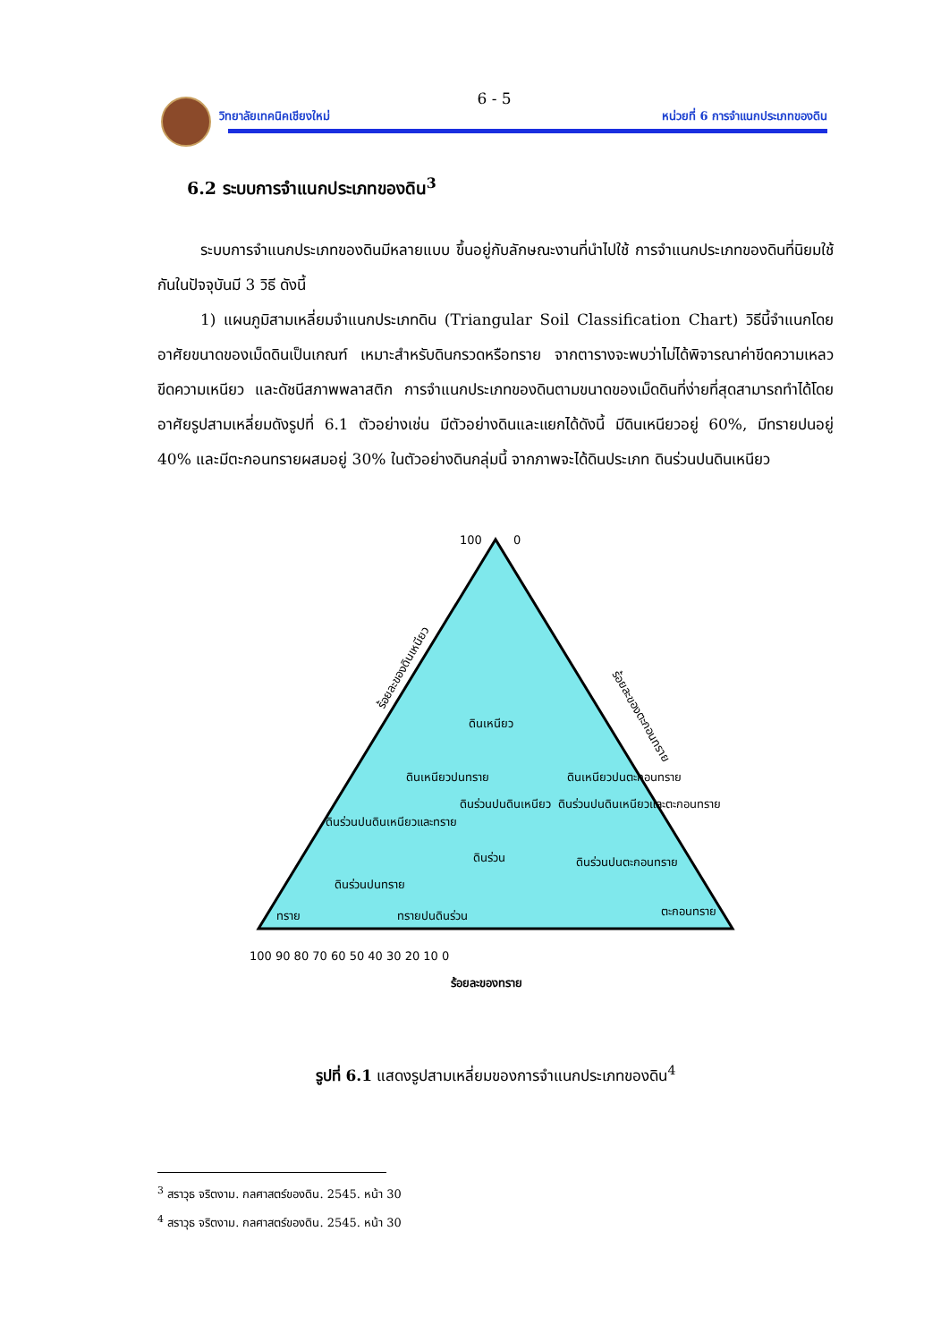6 - 5
วิทยาลัยเทคนิคเชียงใหม่ หน่วยที่ 6 การจำแนกประเภทของดิน
6.2 ระบบการจำแนกประเภทของดิน<sup>3</sup>
ระบบการจำแนกประเภทของดินมีหลายแบบ ขึ้นอยู่กับลักษณะงานที่นำไปใช้ การจำแนกประเภทของดินที่นิยมใช้กันในปัจจุบันมี 3 วิธี ดังนี้
1) แผนภูมิสามเหลี่ยมจำแนกประเภทดิน (Triangular Soil Classification Chart) วิธีนี้จำแนกโดยอาศัยขนาดของเม็ดดินเป็นเกณฑ์ เหมาะสำหรับดินกรวดหรือทราย จากตารางจะพบว่าไม่ได้พิจารณาค่าขีดความเหลว ขีดความเหนียว และดัชนีสภาพพลาสติก การจำแนกประเภทของดินตามขนาดของเม็ดดินที่ง่ายที่สุดสามารถทำได้โดยอาศัยรูปสามเหลี่ยมดังรูปที่ 6.1 ตัวอย่างเช่น มีตัวอย่างดินและแยกได้ดังนี้ มีดินเหนียวอยู่ 60%, มีทรายปนอยู่ 40% และมีตะกอนทรายผสมอยู่ 30% ในตัวอย่างดินกลุ่มนี้ จากภาพจะได้ดินประเภท ดินร่วนปนดินเหนียว
100
0
ร้อยละของดินเหนียว
ร้อยละของตะกอนทราย
ดินเหนียว
ดินเหนียวปนทราย
ดินร่วนปนดินเหนียว
ดินเหนียวปนตะกอนทราย
ดินร่วนปนดินเหนียวและตะกอนทราย
ดินร่วนปนดินเหนียวและทราย
ดินร่วน
ดินร่วนปนตะกอนทราย
ดินร่วนปนทราย
ทราย
ทรายปนดินร่วน
ตะกอนทราย
100 90 80 70 60 50 40 30 20 10 0
ร้อยละของทราย
รูปที่ 6.1 แสดงรูปสามเหลี่ยมของการจำแนกประเภทของดิน<sup>4</sup>
<sup>3</sup> สราวุธ จริตงาม. กลศาสตร์ของดิน. 2545. หน้า 30
<sup>4</sup> สราวุธ จริตงาม. กลศาสตร์ของดิน. 2545. หน้า 30